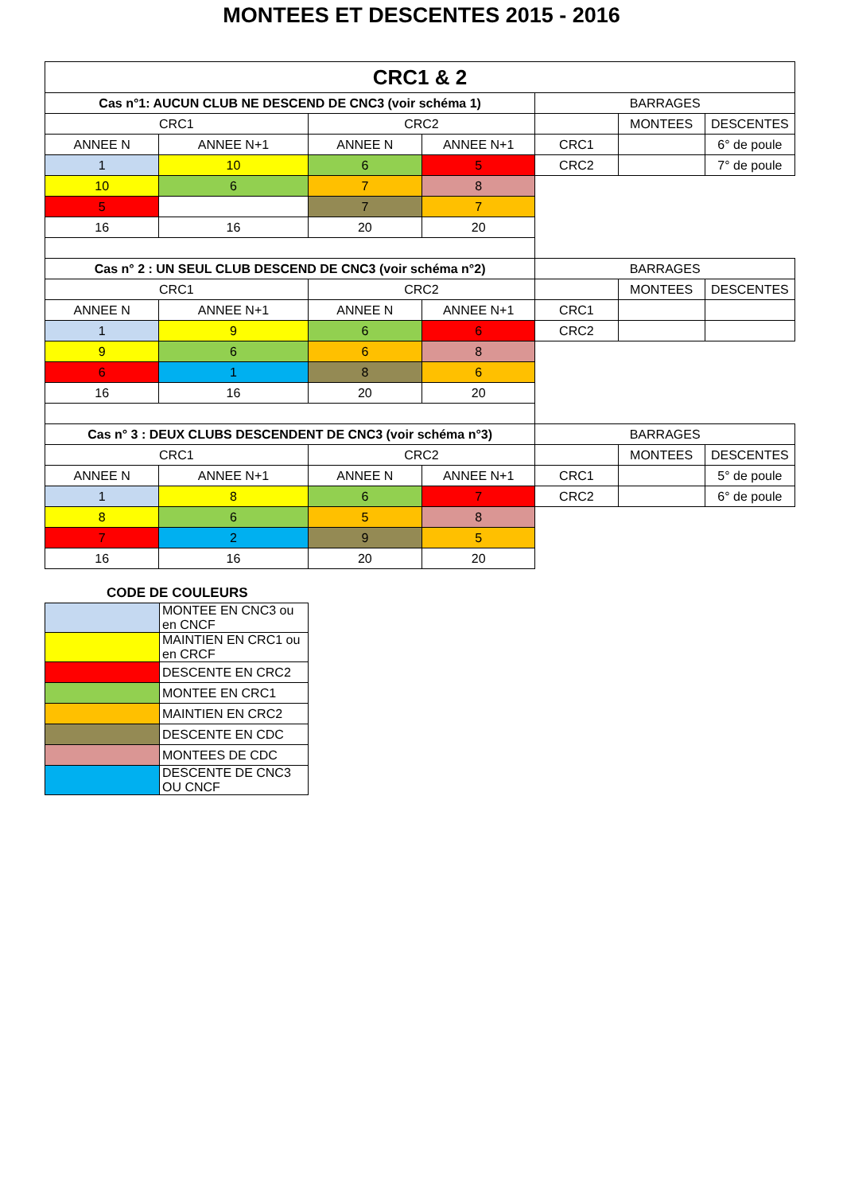MONTEES ET DESCENTES 2015 - 2016
| CRC1 & 2 | | | | | | |
| --- | --- | --- | --- | --- | --- | --- |
| Cas n°1: AUCUN CLUB NE DESCEND DE CNC3 (voir schéma 1) | | | | BARRAGES | | |
| CRC1 | | CRC2 | | | MONTEES | DESCENTES |
| ANNEE N | ANNEE N+1 | ANNEE N | ANNEE N+1 | CRC1 | | 6° de poule |
| 1 | 10 | 6 | 5 | CRC2 | | 7° de poule |
| 10 | 6 | 7 | 8 | | | |
| 5 | | 7 | 7 | | | |
| 16 | 16 | 20 | 20 | | | |
| Cas n° 2 : UN SEUL CLUB DESCEND DE CNC3 (voir schéma n°2) | | | | BARRAGES | | |
| CRC1 | | CRC2 | | | MONTEES | DESCENTES |
| ANNEE N | ANNEE N+1 | ANNEE N | ANNEE N+1 | CRC1 | | |
| 1 | 9 | 6 | 6 | CRC2 | | |
| 9 | 6 | 6 | 8 | | | |
| 6 | 1 | 8 | 6 | | | |
| 16 | 16 | 20 | 20 | | | |
| Cas n° 3 : DEUX CLUBS DESCENDENT DE CNC3 (voir schéma n°3) | | | | BARRAGES | | |
| CRC1 | | CRC2 | | | MONTEES | DESCENTES |
| ANNEE N | ANNEE N+1 | ANNEE N | ANNEE N+1 | CRC1 | | 5° de poule |
| 1 | 8 | 6 | 7 | CRC2 | | 6° de poule |
| 8 | 6 | 5 | 8 | | | |
| 7 | 2 | 9 | 5 | | | |
| 16 | 16 | 20 | 20 | | | |
CODE DE COULEURS
| | MONTEE EN CNC3 ou en CNCF |
| | MAINTIEN EN CRC1 ou en CRCF |
| | DESCENTE EN CRC2 |
| | MONTEE EN CRC1 |
| | MAINTIEN EN CRC2 |
| | DESCENTE EN CDC |
| | MONTEES DE CDC |
| | DESCENTE DE CNC3 OU CNCF |